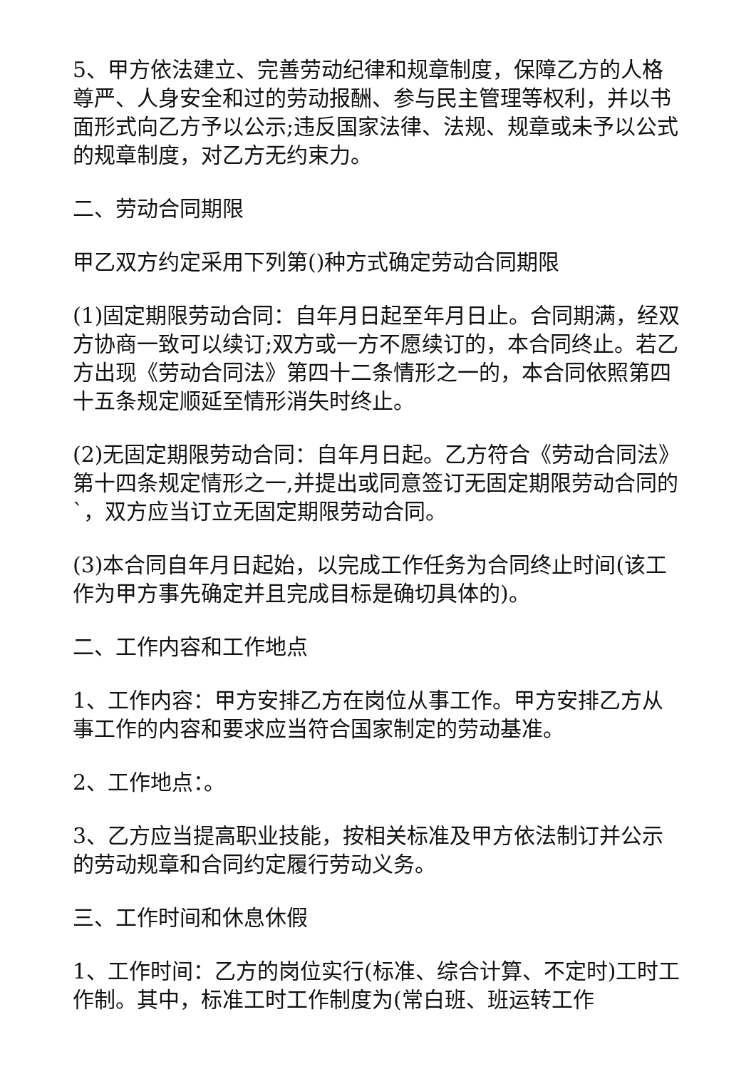5、甲方依法建立、完善劳动纪律和规章制度，保障乙方的人格尊严、人身安全和过的劳动报酬、参与民主管理等权利，并以书面形式向乙方予以公示;违反国家法律、法规、规章或未予以公式的规章制度，对乙方无约束力。
二、劳动合同期限
甲乙双方约定采用下列第()种方式确定劳动合同期限
(1)固定期限劳动合同：自年月日起至年月日止。合同期满，经双方协商一致可以续订;双方或一方不愿续订的，本合同终止。若乙方出现《劳动合同法》第四十二条情形之一的，本合同依照第四十五条规定顺延至情形消失时终止。
(2)无固定期限劳动合同：自年月日起。乙方符合《劳动合同法》第十四条规定情形之一,并提出或同意签订无固定期限劳动合同的`，双方应当订立无固定期限劳动合同。
(3)本合同自年月日起始，以完成工作任务为合同终止时间(该工作为甲方事先确定并且完成目标是确切具体的)。
二、工作内容和工作地点
1、工作内容：甲方安排乙方在岗位从事工作。甲方安排乙方从事工作的内容和要求应当符合国家制定的劳动基准。
2、工作地点：。
3、乙方应当提高职业技能，按相关标准及甲方依法制订并公示的劳动规章和合同约定履行劳动义务。
三、工作时间和休息休假
1、工作时间：乙方的岗位实行(标准、综合计算、不定时)工时工作制。其中，标准工时工作制度为(常白班、班运转工作